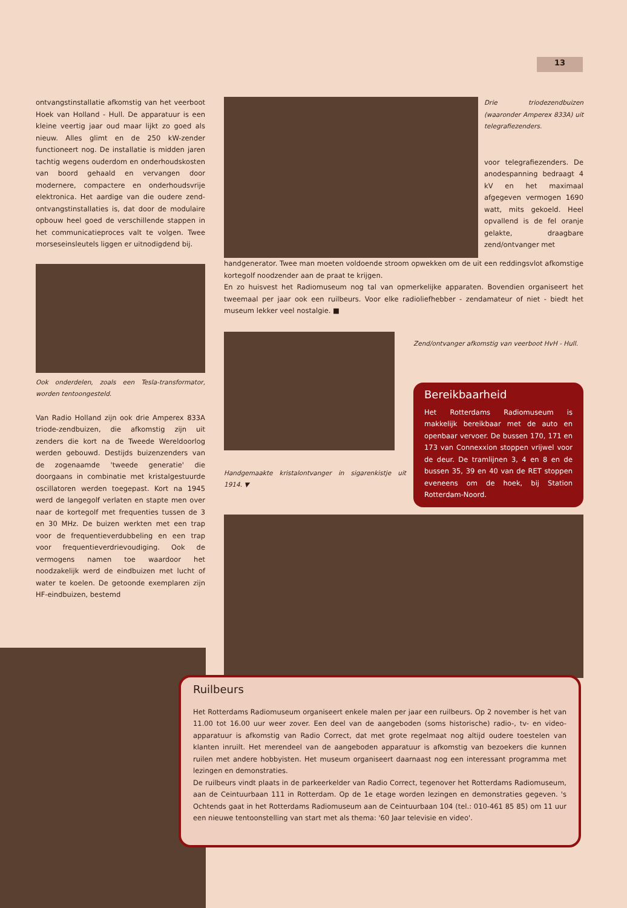13
ontvangstinstallatie afkomstig van het veerboot Hoek van Holland - Hull. De apparatuur is een kleine veertig jaar oud maar lijkt zo goed als nieuw. Alles glimt en de 250 kW-zender functioneert nog. De installatie is midden jaren tachtig wegens ouderdom en onderhoudskosten van boord gehaald en vervangen door modernere, compactere en onderhoudsvrije elektronica. Het aardige van die oudere zend-ontvangstinstallaties is, dat door de modulaire opbouw heel goed de verschillende stappen in het communicatieproces valt te volgen. Twee morseseinsleutels liggen er uitnodigdend bij.
Ook onderdelen, zoals een Tesla-transformator, worden tentoongesteld.
Van Radio Holland zijn ook drie Amperex 833A triode-zendbuizen, die afkomstig zijn uit zenders die kort na de Tweede Wereldoorlog werden gebouwd. Destijds buizenzenders van de zogenaamde 'tweede generatie' die doorgaans in combinatie met kristalgestuurde oscillatoren werden toegepast. Kort na 1945 werd de langegolf verlaten en stapte men over naar de kortegolf met frequenties tussen de 3 en 30 MHz. De buizen werkten met een trap voor de frequentieverdubbeling en een trap voor frequentieverdrievoudiging. Ook de vermogens namen toe waardoor het noodzakelijk werd de eindbuizen met lucht of water te koelen. De getoonde exemplaren zijn HF-eindbuizen, bestemd
Drie triodezendbuizen (waaronder Amperex 833A) uit telegrafiezenders.
voor telegrafiezenders. De anodespanning bedraagt 4 kV en het maximaal afgegeven vermogen 1690 watt, mits gekoeld. Heel opvallend is de fel oranje gelakte, draagbare zend/ontvanger met
handgenerator. Twee man moeten voldoende stroom opwekken om de uit een reddingsvlot afkomstige kortegolf noodzender aan de praat te krijgen.
En zo huisvest het Radiomuseum nog tal van opmerkelijke apparaten. Bovendien organiseert het tweemaal per jaar ook een ruilbeurs. Voor elke radioliefhebber - zendamateur of niet - biedt het museum lekker veel nostalgie. ■
Handgemaakte kristalontvanger in sigarenkistje uit 1914. ▼
Zend/ontvanger afkomstig van veerboot HvH - Hull.
Bereikbaarheid
Het Rotterdams Radiomuseum is makkelijk bereikbaar met de auto en openbaar vervoer. De bussen 170, 171 en 173 van Connexxion stoppen vrijwel voor de deur. De tramlijnen 3, 4 en 8 en de bussen 35, 39 en 40 van de RET stoppen eveneens om de hoek, bij Station Rotterdam-Noord.
Ruilbeurs
Het Rotterdams Radiomuseum organiseert enkele malen per jaar een ruilbeurs. Op 2 november is het van 11.00 tot 16.00 uur weer zover. Een deel van de aangeboden (soms historische) radio-, tv- en video-apparatuur is afkomstig van Radio Correct, dat met grote regelmaat nog altijd oudere toestelen van klanten inruilt. Het merendeel van de aangeboden apparatuur is afkomstig van bezoekers die kunnen ruilen met andere hobbyisten. Het museum organiseert daarnaast nog een interessant programma met lezingen en demonstraties.
De ruilbeurs vindt plaats in de parkeerkelder van Radio Correct, tegenover het Rotterdams Radiomuseum, aan de Ceintuurbaan 111 in Rotterdam. Op de 1e etage worden lezingen en demonstraties gegeven. 's Ochtends gaat in het Rotterdams Radiomuseum aan de Ceintuurbaan 104 (tel.: 010-461 85 85) om 11 uur een nieuwe tentoonstelling van start met als thema: '60 Jaar televisie en video'.